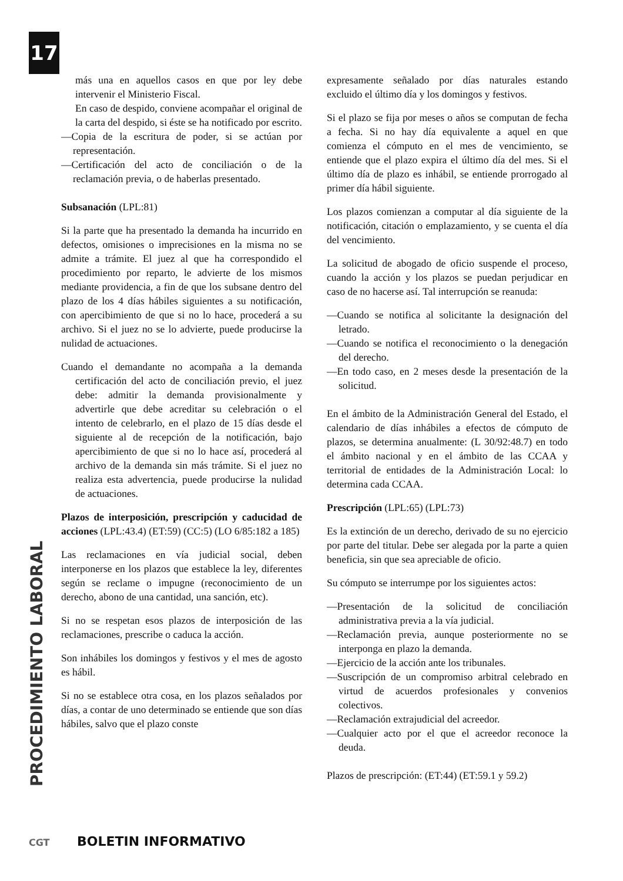17
PROCEDIMIENTO LABORAL
más una en aquellos casos en que por ley debe intervenir el Ministerio Fiscal.
En caso de despido, conviene acompañar el original de la carta del despido, si éste se ha notificado por escrito.
—Copia de la escritura de poder, si se actúan por representación.
—Certificación del acto de conciliación o de la reclamación previa, o de haberlas presentado.
Subsanación (LPL:81)
Si la parte que ha presentado la demanda ha incurrido en defectos, omisiones o imprecisiones en la misma no se admite a trámite. El juez al que ha correspondido el procedimiento por reparto, le advierte de los mismos mediante providencia, a fin de que los subsane dentro del plazo de los 4 días hábiles siguientes a su notificación, con apercibimiento de que si no lo hace, procederá a su archivo. Si el juez no se lo advierte, puede producirse la nulidad de actuaciones.
Cuando el demandante no acompaña a la demanda certificación del acto de conciliación previo, el juez debe: admitir la demanda provisionalmente y advertirle que debe acreditar su celebración o el intento de celebrarlo, en el plazo de 15 días desde el siguiente al de recepción de la notificación, bajo apercibimiento de que si no lo hace así, procederá al archivo de la demanda sin más trámite. Si el juez no realiza esta advertencia, puede producirse la nulidad de actuaciones.
Plazos de interposición, prescripción y caducidad de acciones (LPL:43.4) (ET:59) (CC:5) (LO 6/85:182 a 185)
Las reclamaciones en vía judicial social, deben interponerse en los plazos que establece la ley, diferentes según se reclame o impugne (reconocimiento de un derecho, abono de una cantidad, una sanción, etc).
Si no se respetan esos plazos de interposición de las reclamaciones, prescribe o caduca la acción.
Son inhábiles los domingos y festivos y el mes de agosto es hábil.
Si no se establece otra cosa, en los plazos señalados por días, a contar de uno determinado se entiende que son días hábiles, salvo que el plazo conste
expresamente señalado por días naturales estando excluido el último día y los domingos y festivos.
Si el plazo se fija por meses o años se computan de fecha a fecha. Si no hay día equivalente a aquel en que comienza el cómputo en el mes de vencimiento, se entiende que el plazo expira el último día del mes. Si el último día de plazo es inhábil, se entiende prorrogado al primer día hábil siguiente.
Los plazos comienzan a computar al día siguiente de la notificación, citación o emplazamiento, y se cuenta el día del vencimiento.
La solicitud de abogado de oficio suspende el proceso, cuando la acción y los plazos se puedan perjudicar en caso de no hacerse así. Tal interrupción se reanuda:
—Cuando se notifica al solicitante la designación del letrado.
—Cuando se notifica el reconocimiento o la denegación del derecho.
—En todo caso, en 2 meses desde la presentación de la solicitud.
En el ámbito de la Administración General del Estado, el calendario de días inhábiles a efectos de cómputo de plazos, se determina anualmente: (L 30/92:48.7) en todo el ámbito nacional y en el ámbito de las CCAA y territorial de entidades de la Administración Local: lo determina cada CCAA.
Prescripción (LPL:65) (LPL:73)
Es la extinción de un derecho, derivado de su no ejercicio por parte del titular. Debe ser alegada por la parte a quien beneficia, sin que sea apreciable de oficio.
Su cómputo se interrumpe por los siguientes actos:
—Presentación de la solicitud de conciliación administrativa previa a la vía judicial.
—Reclamación previa, aunque posteriormente no se interponga en plazo la demanda.
—Ejercicio de la acción ante los tribunales.
—Suscripción de un compromiso arbitral celebrado en virtud de acuerdos profesionales y convenios colectivos.
—Reclamación extrajudicial del acreedor.
—Cualquier acto por el que el acreedor reconoce la deuda.
Plazos de prescripción: (ET:44) (ET:59.1 y 59.2)
CGT BOLETIN INFORMATIVO